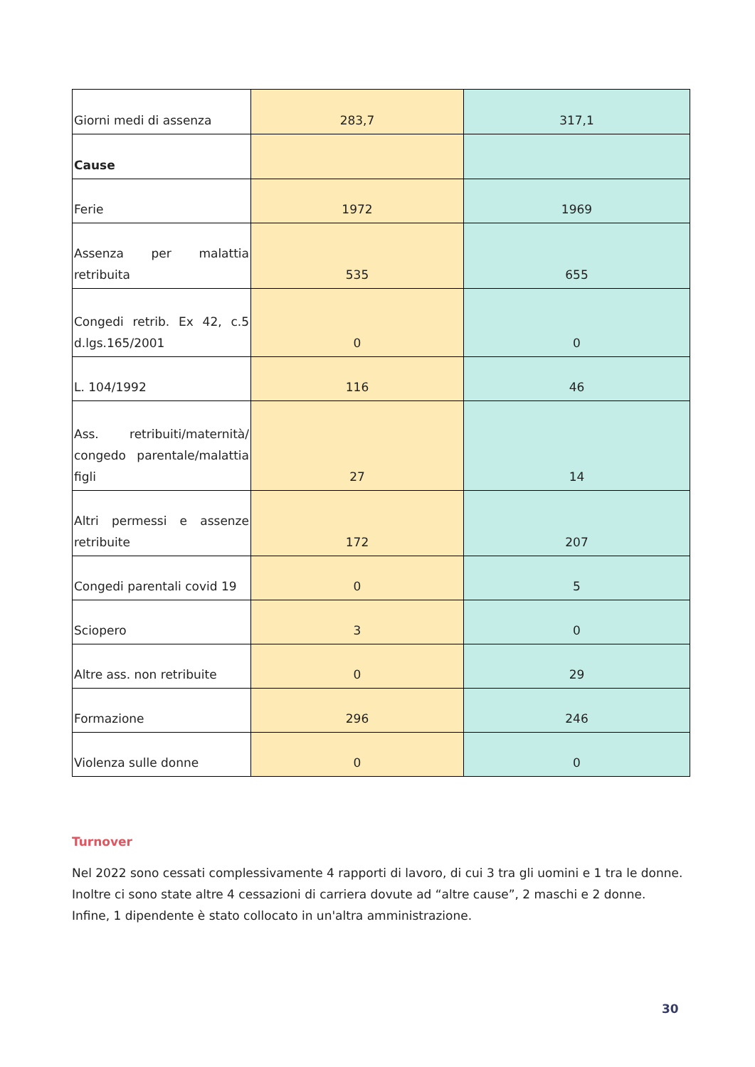| Giorni medi di assenza | 283,7 | 317,1 |
| Cause | | |
| Ferie | 1972 | 1969 |
| Assenza per malattia retribuita | 535 | 655 |
| Congedi retrib. Ex 42, c.5 d.lgs.165/2001 | 0 | 0 |
| L. 104/1992 | 116 | 46 |
| Ass. retribuiti/maternità/ congedo parentale/malattia figli | 27 | 14 |
| Altri permessi e assenze retribuite | 172 | 207 |
| Congedi parentali covid 19 | 0 | 5 |
| Sciopero | 3 | 0 |
| Altre ass. non retribuite | 0 | 29 |
| Formazione | 296 | 246 |
| Violenza sulle donne | 0 | 0 |
Turnover
Nel 2022 sono cessati complessivamente 4 rapporti di lavoro, di cui 3 tra gli uomini e 1 tra le donne. Inoltre ci sono state altre 4 cessazioni di carriera dovute ad “altre cause”, 2 maschi e 2 donne. Infine, 1 dipendente è stato collocato in un'altra amministrazione.
30